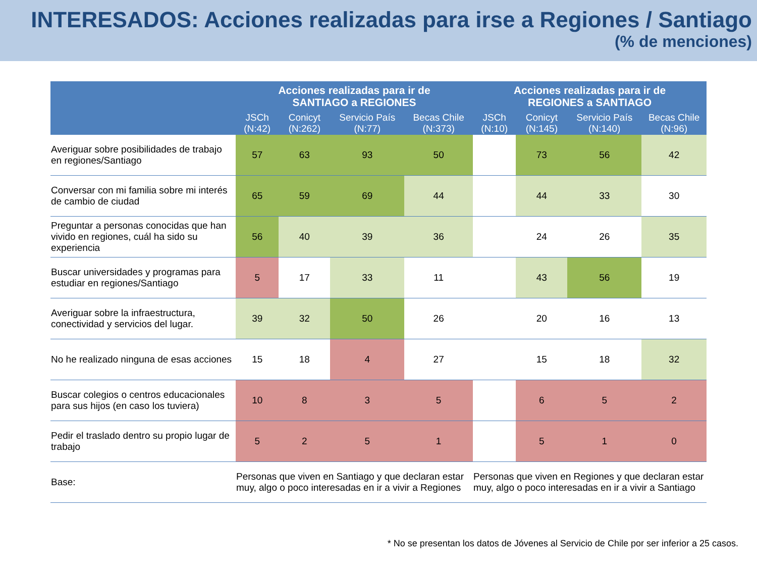INTERESADOS: Acciones realizadas para irse a Regiones / Santiago
(% de menciones)
| | Acciones realizadas para ir de SANTIAGO a REGIONES | | | | Acciones realizadas para ir de REGIONES a SANTIAGO | | | |
| --- | --- | --- | --- | --- | --- | --- | --- | --- |
| | JSCh (N:42) | Conicyt (N:262) | Servicio País (N:77) | Becas Chile (N:373) | JSCh (N:10) | Conicyt (N:145) | Servicio País (N:140) | Becas Chile (N:96) |
| Averiguar sobre posibilidades de trabajo en regiones/Santiago | 57 | 63 | 93 | 50 | | 73 | 56 | 42 |
| Conversar con mi familia sobre mi interés de cambio de ciudad | 65 | 59 | 69 | 44 | | 44 | 33 | 30 |
| Preguntar a personas conocidas que han vivido en regiones, cuál ha sido su experiencia | 56 | 40 | 39 | 36 | | 24 | 26 | 35 |
| Buscar universidades y programas para estudiar en regiones/Santiago | 5 | 17 | 33 | 11 | | 43 | 56 | 19 |
| Averiguar sobre la infraestructura, conectividad y servicios del lugar. | 39 | 32 | 50 | 26 | | 20 | 16 | 13 |
| No he realizado ninguna de esas acciones | 15 | 18 | 4 | 27 | | 15 | 18 | 32 |
| Buscar colegios o centros educacionales para sus hijos (en caso los tuviera) | 10 | 8 | 3 | 5 | | 6 | 5 | 2 |
| Pedir el traslado dentro su propio lugar de trabajo | 5 | 2 | 5 | 1 | | 5 | 1 | 0 |
| Base: | Personas que viven en Santiago y que declaran estar muy, algo o poco interesadas en ir a vivir a Regiones | | | | Personas que viven en Regiones y que declaran estar muy, algo o poco interesadas en ir a vivir a Santiago | | | |
* No se presentan los datos de Jóvenes al Servicio de Chile por ser inferior a 25 casos.